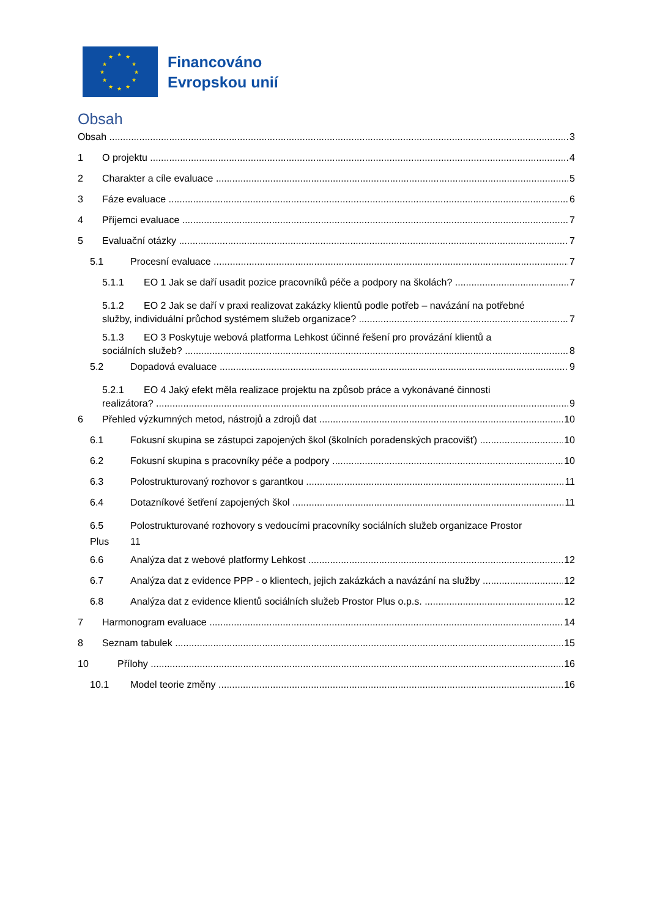★ ★
★
★
★
★ ★ ★
★
★
★
★
Financováno
Evropskou unií
Obsah
Obsah 3
1 O projektu 4
2 Charakter a cíle evaluace 5
3 Fáze evaluace 6
4 Příjemci evaluace 7
5 Evaluační otázky 7
5.1 Procesní evaluace 7
5.1.1 EO 1 Jak se daří usadit pozice pracovníků péče a podpory na školách? 7
5.1.2 EO 2 Jak se daří v praxi realizovat zakázky klientů podle potřeb – navázání na potřebné
služby, individuální průchod systémem služeb organizace? 7
5.1.3 EO 3 Poskytuje webová platforma Lehkost účinné řešení pro provázání klientů a
sociálních služeb? 8
5.2 Dopadová evaluace 9
5.2.1 EO 4 Jaký efekt měla realizace projektu na způsob práce a vykonávané činnosti
realizátora? 9
6 Přehled výzkumných metod, nástrojů a zdrojů dat 10
6.1 Fokusní skupina se zástupci zapojených škol (školních poradenských pracovišť) 10
6.2 Fokusní skupina s pracovníky péče a podpory 10
6.3 Polostrukturovaný rozhovor s garantkou 11
6.4 Dotazníkové šetření zapojených škol 11
6.5 Polostrukturované rozhovory s vedoucími pracovníky sociálních služeb organizace Prostor
Plus 11
6.6 Analýza dat z webové platformy Lehkost 12
6.7 Analýza dat z evidence PPP - o klientech, jejich zakázkách a navázání na služby 12
6.8 Analýza dat z evidence klientů sociálních služeb Prostor Plus o.p.s. 12
7 Harmonogram evaluace 14
8 Seznam tabulek 15
10 Přílohy 16
10.1 Model teorie změny 16